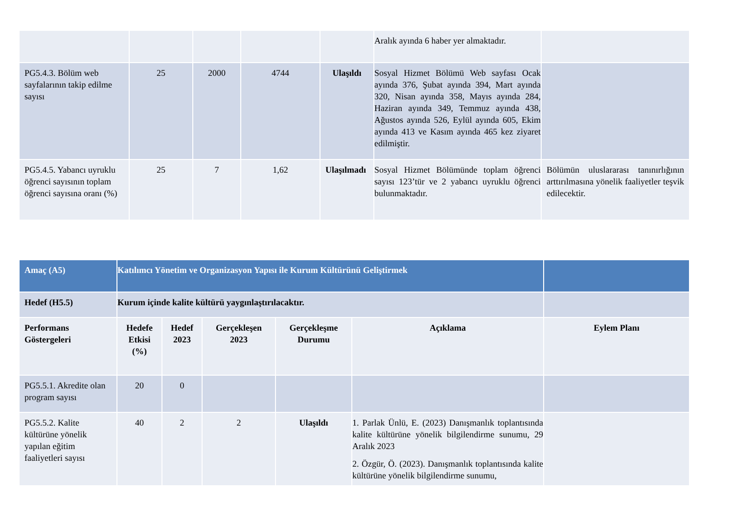| | | | | | Aralık ayında 6 haber yer almaktadır. | |
| PG5.4.3. Bölüm web sayfalarının takip edilme sayısı | 25 | 2000 | 4744 | Ulaşıldı | Sosyal Hizmet Bölümü Web sayfası Ocak ayında 376, Şubat ayında 394, Mart ayında 320, Nisan ayında 358, Mayıs ayında 284, Haziran ayında 349, Temmuz ayında 438, Ağustos ayında 526, Eylül ayında 605, Ekim ayında 413 ve Kasım ayında 465 kez ziyaret edilmiştir. | |
| PG5.4.5. Yabancı uyruklu öğrenci sayısının toplam öğrenci sayısına oranı (%) | 25 | 7 | 1,62 | Ulaşılmadı | Sosyal Hizmet Bölümünde toplam öğrenci sayısı 123’tür ve 2 yabancı uyruklu öğrenci bulunmaktadır. | Bölümün uluslararası tanınırlığının arttırılmasına yönelik faaliyetler teşvik edilecektir. |
| Amaç (A5) | Katılımcı Yönetim ve Organizasyon Yapısı ile Kurum Kültürünü Geliştirmek | | | | | |
| Hedef (H5.5) | Kurum içinde kalite kültürü yaygınlaştırılacaktır. | | | | | |
| Performans Göstergeleri | Hedefe Etkisi (%) | Hedef 2023 | Gerçekleşen 2023 | Gerçekleşme Durumu | Açıklama | Eylem Planı |
| PG5.5.1. Akredite olan program sayısı | 20 | 0 | | | | |
| PG5.5.2. Kalite kültürüne yönelik yapılan eğitim faaliyetleri sayısı | 40 | 2 | 2 | Ulaşıldı | 1. Parlak Ünlü, E. (2023) Danışmanlık toplantısında kalite kültürüne yönelik bilgilendirme sunumu, 29 Aralık 2023 2. Özgür, Ö. (2023). Danışmanlık toplantısında kalite kültürüne yönelik bilgilendirme sunumu, | |